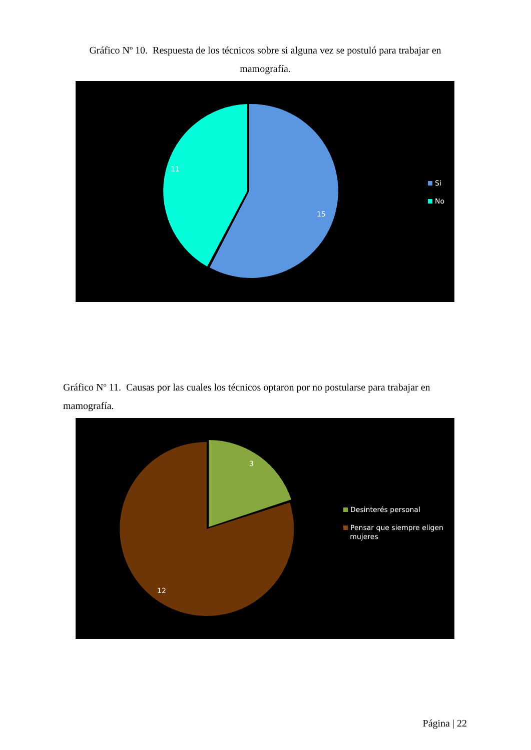Gráfico Nº 10. Respuesta de los técnicos sobre si alguna vez se postuló para trabajar en mamografía.
11
15
Si
No
Gráfico Nº 11. Causas por las cuales los técnicos optaron por no postularse para trabajar en mamografía.
3
12
Desinterés personal
Pensar que siempre eligen
mujeres
Página | 22